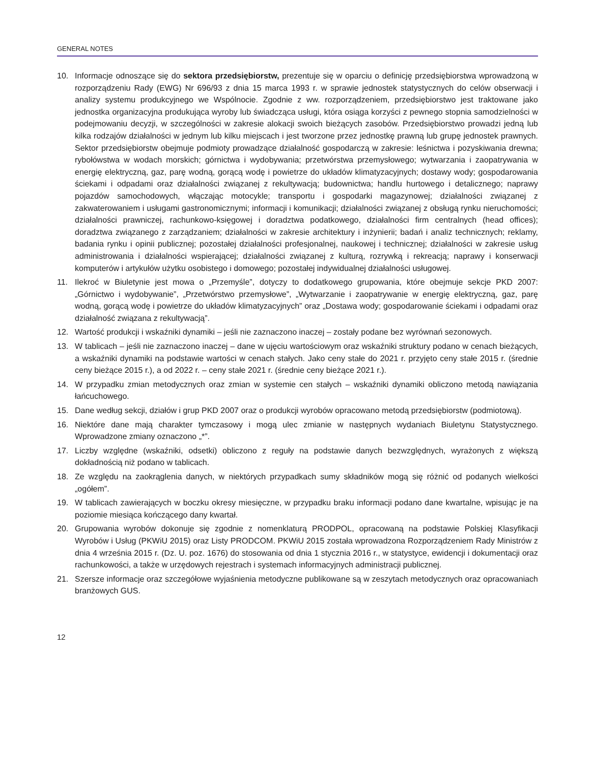GENERAL NOTES
10. Informacje odnoszące się do sektora przedsiębiorstw, prezentuje się w oparciu o definicję przedsiębiorstwa wprowadzoną w rozporządzeniu Rady (EWG) Nr 696/93 z dnia 15 marca 1993 r. w sprawie jednostek statystycznych do celów obserwacji i analizy systemu produkcyjnego we Wspólnocie. Zgodnie z ww. rozporządzeniem, przedsiębiorstwo jest traktowane jako jednostka organizacyjna produkująca wyroby lub świadcząca usługi, która osiąga korzyści z pewnego stopnia samodzielności w podejmowaniu decyzji, w szczególności w zakresie alokacji swoich bieżących zasobów. Przedsiębiorstwo prowadzi jedną lub kilka rodzajów działalności w jednym lub kilku miejscach i jest tworzone przez jednostkę prawną lub grupę jednostek prawnych. Sektor przedsiębiorstw obejmuje podmioty prowadzące działalność gospodarczą w zakresie: leśnictwa i pozyskiwania drewna; rybołówstwa w wodach morskich; górnictwa i wydobywania; przetwórstwa przemysłowego; wytwarzania i zaopatrywania w energię elektryczną, gaz, parę wodną, gorącą wodę i powietrze do układów klimatyzacyjnych; dostawy wody; gospodarowania ściekami i odpadami oraz działalności związanej z rekultywacją; budownictwa; handlu hurtowego i detalicznego; naprawy pojazdów samochodowych, włączając motocykle; transportu i gospodarki magazynowej; działalności związanej z zakwaterowaniem i usługami gastronomicznymi; informacji i komunikacji; działalności związanej z obsługą rynku nieruchomości; działalności prawniczej, rachunkowo-księgowej i doradztwa podatkowego, działalności firm centralnych (head offices); doradztwa związanego z zarządzaniem; działalności w zakresie architektury i inżynierii; badań i analiz technicznych; reklamy, badania rynku i opinii publicznej; pozostałej działalności profesjonalnej, naukowej i technicznej; działalności w zakresie usług administrowania i działalności wspierającej; działalności związanej z kulturą, rozrywką i rekreacją; naprawy i konserwacji komputerów i artykułów użytku osobistego i domowego; pozostałej indywidualnej działalności usługowej.
11. Ilekroć w Biuletynie jest mowa o „Przemyśle”, dotyczy to dodatkowego grupowania, które obejmuje sekcje PKD 2007: „Górnictwo i wydobywanie”, „Przetwórstwo przemysłowe”, „Wytwarzanie i zaopatrywanie w energię elektryczną, gaz, parę wodną, gorącą wodę i powietrze do układów klimatyzacyjnych” oraz „Dostawa wody; gospodarowanie ściekami i odpadami oraz działalność związana z rekultywacją”.
12. Wartość produkcji i wskaźniki dynamiki – jeśli nie zaznaczono inaczej – zostały podane bez wyrównań sezonowych.
13. W tablicach – jeśli nie zaznaczono inaczej – dane w ujęciu wartościowym oraz wskaźniki struktury podano w cenach bieżących, a wskaźniki dynamiki na podstawie wartości w cenach stałych. Jako ceny stałe do 2021 r. przyjęto ceny stałe 2015 r. (średnie ceny bieżące 2015 r.), a od 2022 r. – ceny stałe 2021 r. (średnie ceny bieżące 2021 r.).
14. W przypadku zmian metodycznych oraz zmian w systemie cen stałych – wskaźniki dynamiki obliczono metodą nawiązania łańcuchowego.
15. Dane według sekcji, działów i grup PKD 2007 oraz o produkcji wyrobów opracowano metodą przedsiębiorstw (podmiotową).
16. Niektóre dane mają charakter tymczasowy i mogą ulec zmianie w następnych wydaniach Biuletynu Statystycznego. Wprowadzone zmiany oznaczono „*”.
17. Liczby względne (wskaźniki, odsetki) obliczono z reguły na podstawie danych bezwzględnych, wyrażonych z większą dokładnością niż podano w tablicach.
18. Ze względu na zaokrąglenia danych, w niektórych przypadkach sumy składników mogą się różnić od podanych wielkości „ogółem”.
19. W tablicach zawierających w boczku okresy miesięczne, w przypadku braku informacji podano dane kwartalne, wpisując je na poziomie miesiąca kończącego dany kwartał.
20. Grupowania wyrobów dokonuje się zgodnie z nomenklaturą PRODPOL, opracowaną na podstawie Polskiej Klasyfikacji Wyrobów i Usług (PKWiU 2015) oraz Listy PRODCOM. PKWiU 2015 została wprowadzona Rozporządzeniem Rady Ministrów z dnia 4 września 2015 r. (Dz. U. poz. 1676) do stosowania od dnia 1 stycznia 2016 r., w statystyce, ewidencji i dokumentacji oraz rachunkowości, a także w urzędowych rejestrach i systemach informacyjnych administracji publicznej.
21. Szersze informacje oraz szczegółowe wyjaśnienia metodyczne publikowane są w zeszytach metodycznych oraz opracowaniach branżowych GUS.
12